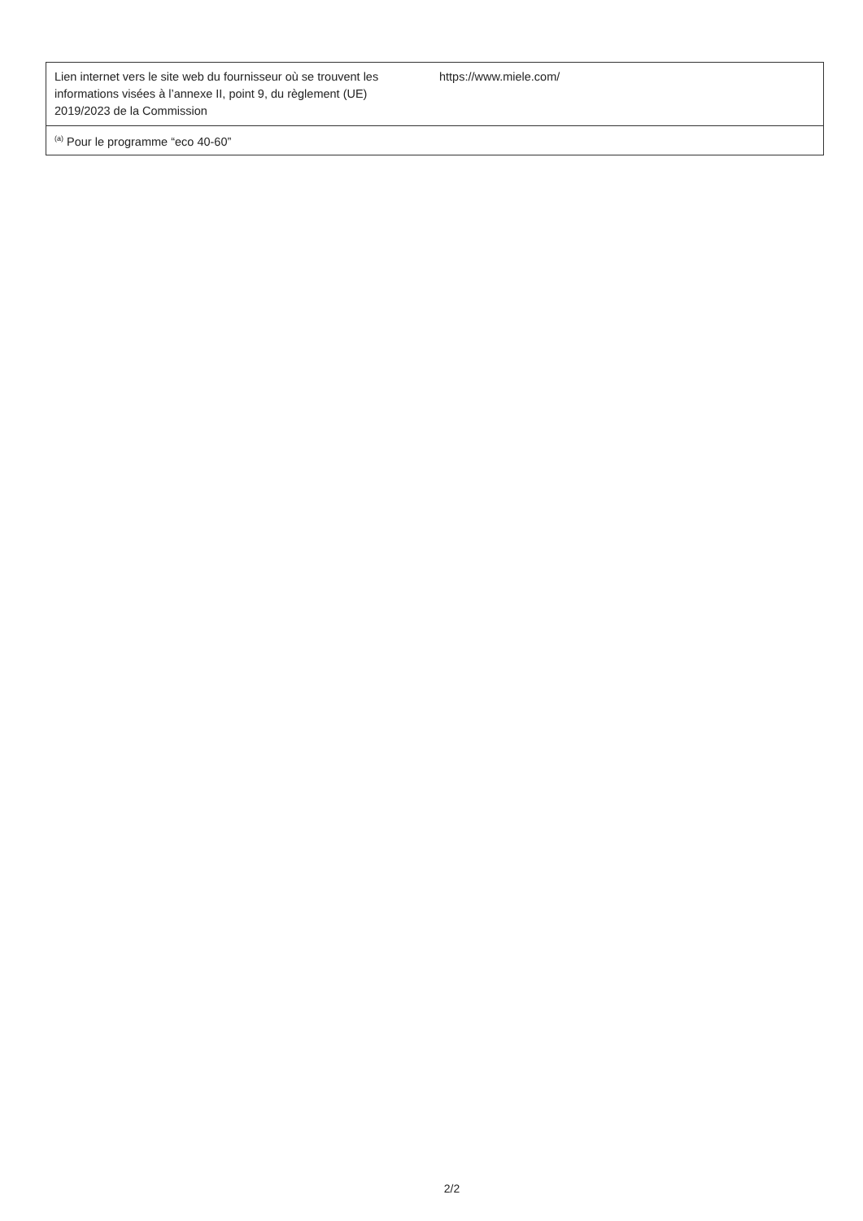| Lien internet vers le site web du fournisseur où se trouvent les informations visées à l’annexe II, point 9, du règlement (UE) 2019/2023 de la Commission | https://www.miele.com/ |
| <sup>(a)</sup> Pour le programme “eco 40-60” | |
2/2